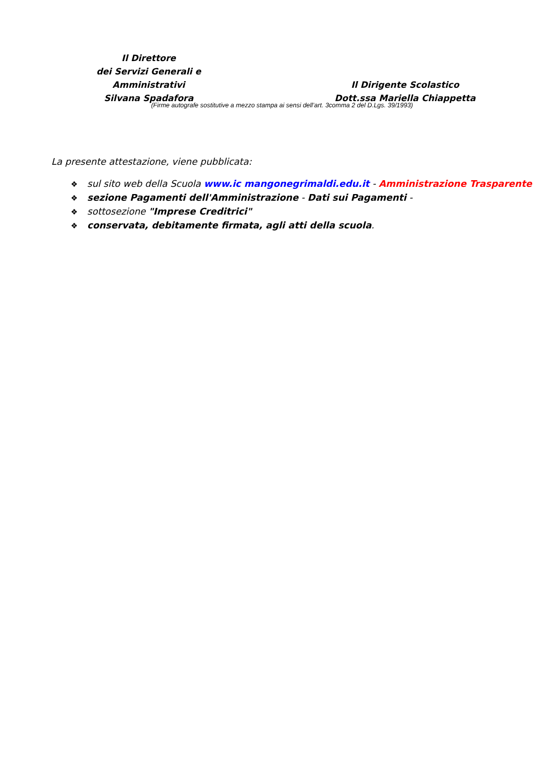Il Direttore
dei Servizi Generali e Amministrativi
Silvana Spadafora
Il Dirigente Scolastico
Dott.ssa Mariella Chiappetta
(Firme autografe sostitutive a mezzo stampa ai sensi dell’art. 3comma 2 del D.Lgs. 39/1993)
La presente attestazione, viene pubblicata:
❖ sul sito web della Scuola www.ic mangonegrimaldi.edu.it - Amministrazione Trasparente
❖ sezione Pagamenti dell'Amministrazione - Dati sui Pagamenti -
❖ sottosezione "Imprese Creditrici"
❖ conservata, debitamente firmata, agli atti della scuola.